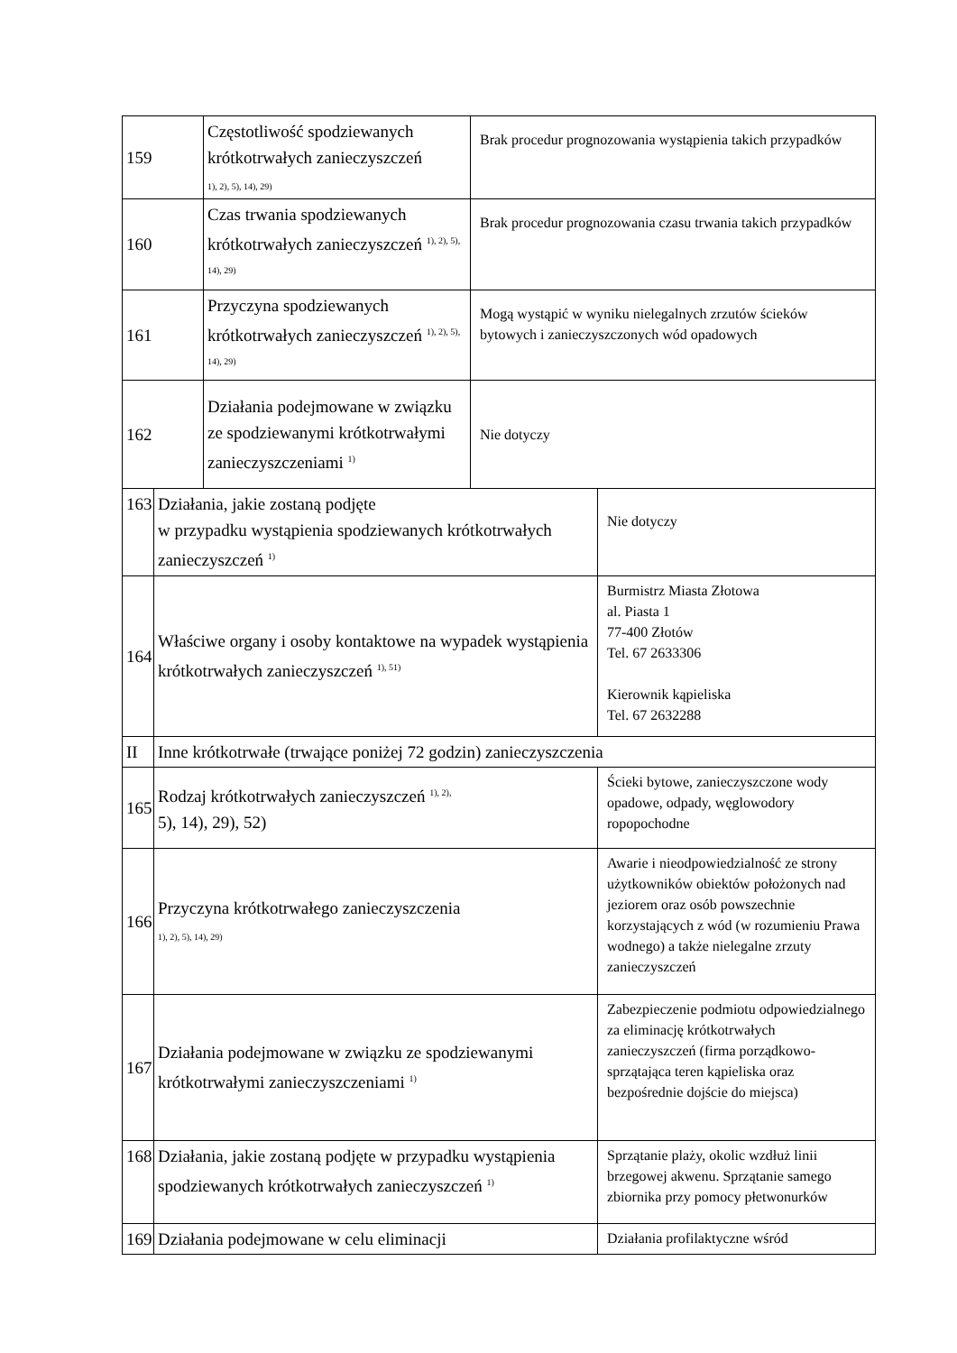| 159 | | Częstotliwość spodziewanych krótkotrwałych zanieczyszczeń 1), 2), 5), 14), 29) | Brak procedur prognozowania wystąpienia takich przypadków | |
| 160 | | Czas trwania spodziewanych krótkotrwałych zanieczyszczeń <sup>1), 2), 5), 14), 29)</sup> | Brak procedur prognozowania czasu trwania takich przypadków | |
| 161 | | Przyczyna spodziewanych krótkotrwałych zanieczyszczeń <sup>1), 2), 5), 14), 29)</sup> | Mogą wystąpić w wyniku nielegalnych zrzutów ścieków bytowych i zanieczyszczonych wód opadowych | |
| 162 | | Działania podejmowane w związku ze spodziewanymi krótkotrwałymi zanieczyszczeniami <sup>1)</sup> | Nie dotyczy | |
| 163 | Działania, jakie zostaną podjęte w przypadku wystąpienia spodziewanych krótkotrwałych zanieczyszczeń <sup>1)</sup> | | | Nie dotyczy |
| 164 | Właściwe organy i osoby kontaktowe na wypadek wystąpienia krótkotrwałych zanieczyszczeń <sup>1), 51)</sup> | | | Burmistrz Miasta Złotowa al. Piasta 1 77-400 Złotów Tel. 67 2633306 Kierownik kąpieliska Tel. 67 2632288 |
| II | Inne krótkotrwałe (trwające poniżej 72 godzin) zanieczyszczenia | | | |
| 165 | Rodzaj krótkotrwałych zanieczyszczeń <sup>1), 2),</sup> 5), 14), 29), 52) | | | Ścieki bytowe, zanieczyszczone wody opadowe, odpady, węglowodory ropopochodne |
| 166 | Przyczyna krótkotrwałego zanieczyszczenia 1), 2), 5), 14), 29) | | | Awarie i nieodpowiedzialność ze strony użytkowników obiektów położonych nad jeziorem oraz osób powszechnie korzystających z wód (w rozumieniu Prawa wodnego) a także nielegalne zrzuty zanieczyszczeń |
| 167 | Działania podejmowane w związku ze spodziewanymi krótkotrwałymi zanieczyszczeniami <sup>1)</sup> | | | Zabezpieczenie podmiotu odpowiedzialnego za eliminację krótkotrwałych zanieczyszczeń (firma porządkowo-sprzątająca teren kąpieliska oraz bezpośrednie dojście do miejsca) |
| 168 | Działania, jakie zostaną podjęte w przypadku wystąpienia spodziewanych krótkotrwałych zanieczyszczeń <sup>1)</sup> | | | Sprzątanie plaży, okolic wzdłuż linii brzegowej akwenu. Sprzątanie samego zbiornika przy pomocy płetwonurków |
| 169 | Działania podejmowane w celu eliminacji | | | Działania profilaktyczne wśród |